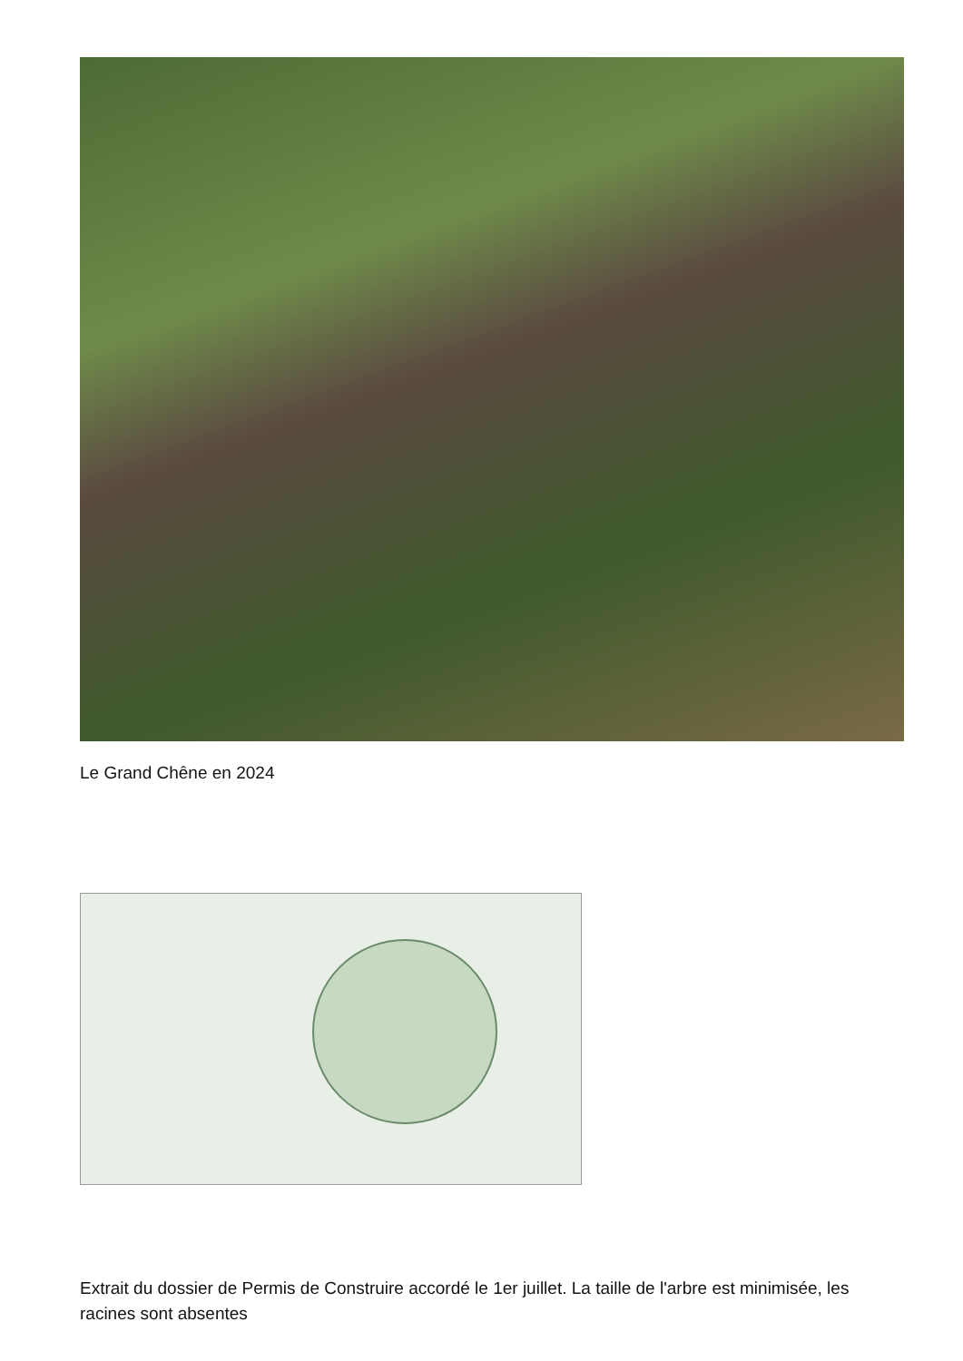Le Grand Chêne en 2024
Extrait du dossier de Permis de Construire accordé le 1er juillet. La taille de l'arbre est minimisée, les racines sont absentes